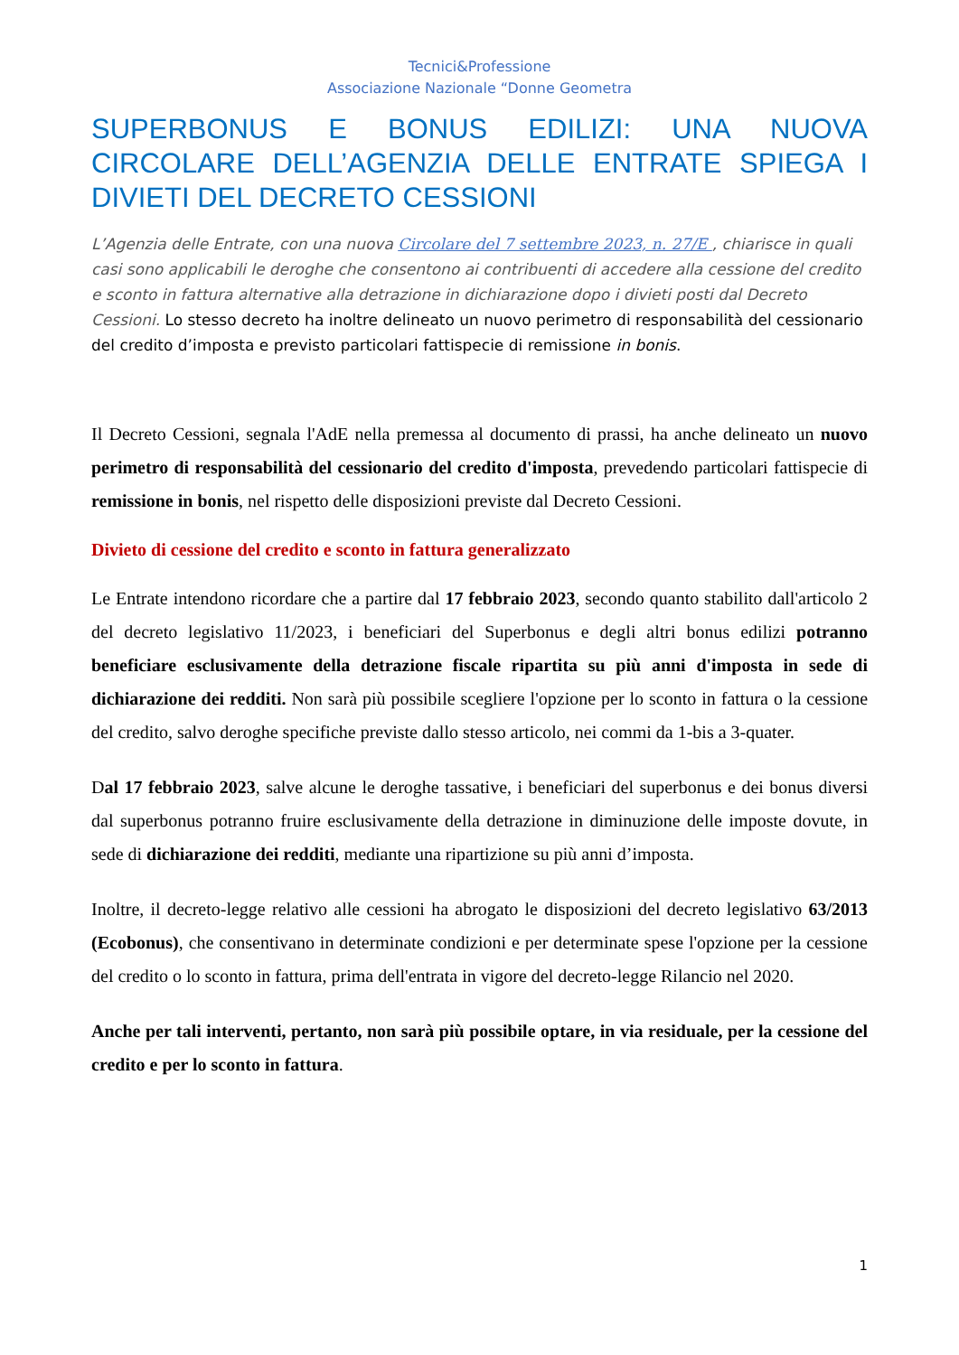Tecnici&Professione
Associazione Nazionale “Donne Geometra
SUPERBONUS E BONUS EDILIZI: UNA NUOVA CIRCOLARE DELL’AGENZIA DELLE ENTRATE SPIEGA I DIVIETI DEL DECRETO CESSIONI
L’Agenzia delle Entrate, con una nuova Circolare del 7 settembre 2023, n. 27/E , chiarisce in quali casi sono applicabili le deroghe che consentono ai contribuenti di accedere alla cessione del credito e sconto in fattura alternative alla detrazione in dichiarazione dopo i divieti posti dal Decreto Cessioni. Lo stesso decreto ha inoltre delineato un nuovo perimetro di responsabilità del cessionario del credito d’imposta e previsto particolari fattispecie di remissione in bonis.
Il Decreto Cessioni, segnala l'AdE nella premessa al documento di prassi, ha anche delineato un nuovo perimetro di responsabilità del cessionario del credito d'imposta, prevedendo particolari fattispecie di remissione in bonis, nel rispetto delle disposizioni previste dal Decreto Cessioni.
Divieto di cessione del credito e sconto in fattura generalizzato
Le Entrate intendono ricordare che a partire dal 17 febbraio 2023, secondo quanto stabilito dall'articolo 2 del decreto legislativo 11/2023, i beneficiari del Superbonus e degli altri bonus edilizi potranno beneficiare esclusivamente della detrazione fiscale ripartita su più anni d'imposta in sede di dichiarazione dei redditi. Non sarà più possibile scegliere l'opzione per lo sconto in fattura o la cessione del credito, salvo deroghe specifiche previste dallo stesso articolo, nei commi da 1-bis a 3-quater.
Dal 17 febbraio 2023, salve alcune le deroghe tassative, i beneficiari del superbonus e dei bonus diversi dal superbonus potranno fruire esclusivamente della detrazione in diminuzione delle imposte dovute, in sede di dichiarazione dei redditi, mediante una ripartizione su più anni d’imposta.
Inoltre, il decreto-legge relativo alle cessioni ha abrogato le disposizioni del decreto legislativo 63/2013 (Ecobonus), che consentivano in determinate condizioni e per determinate spese l'opzione per la cessione del credito o lo sconto in fattura, prima dell'entrata in vigore del decreto-legge Rilancio nel 2020.
Anche per tali interventi, pertanto, non sarà più possibile optare, in via residuale, per la cessione del credito e per lo sconto in fattura.
1